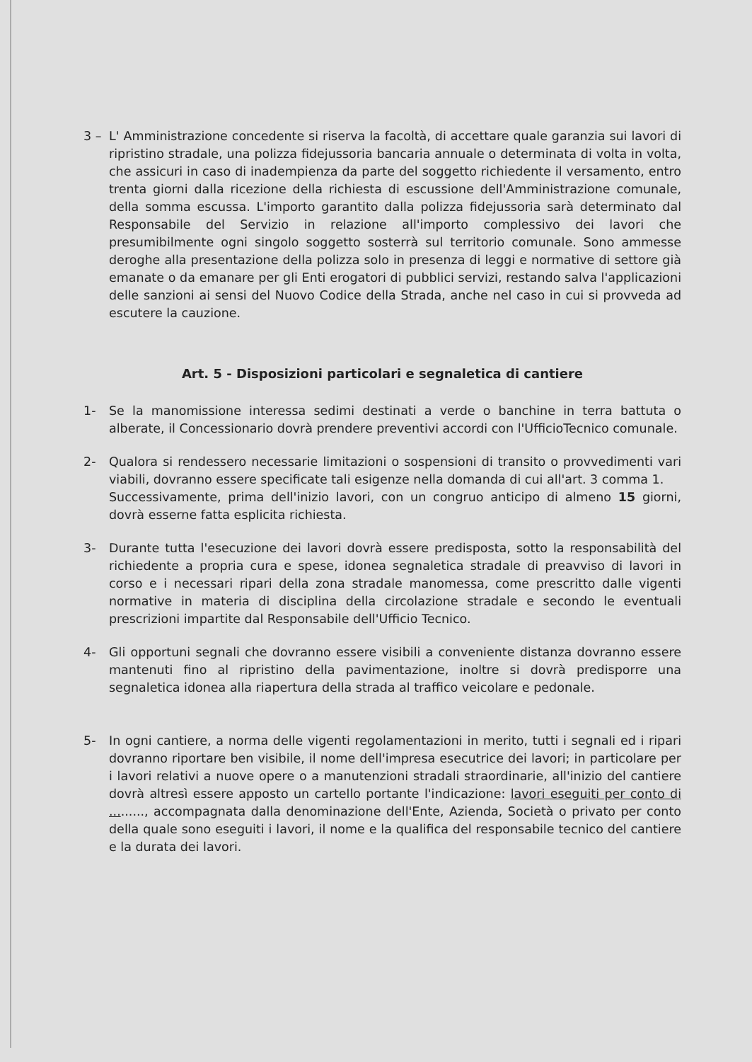3 – L' Amministrazione concedente si riserva la facoltà, di accettare quale garanzia sui lavori di ripristino stradale, una polizza fidejussoria bancaria annuale o determinata di volta in volta, che assicuri in caso di inadempienza da parte del soggetto richiedente il versamento, entro trenta giorni dalla ricezione della richiesta di escussione dell'Amministrazione comunale, della somma escussa. L'importo garantito dalla polizza fidejussoria sarà determinato dal Responsabile del Servizio in relazione all'importo complessivo dei lavori che presumibilmente ogni singolo soggetto sosterrà sul territorio comunale. Sono ammesse deroghe alla presentazione della polizza solo in presenza di leggi e normative di settore già emanate o da emanare per gli Enti erogatori di pubblici servizi, restando salva l'applicazioni delle sanzioni ai sensi del Nuovo Codice della Strada, anche nel caso in cui si provveda ad escutere la cauzione.
Art. 5 - Disposizioni particolari e segnaletica di cantiere
1- Se la manomissione interessa sedimi destinati a verde o banchine in terra battuta o alberate, il Concessionario dovrà prendere preventivi accordi con l'UfficioTecnico comunale.
2- Qualora si rendessero necessarie limitazioni o sospensioni di transito o provvedimenti vari viabili, dovranno essere specificate tali esigenze nella domanda di cui all'art. 3 comma 1.
Successivamente, prima dell'inizio lavori, con un congruo anticipo di almeno 15 giorni, dovrà esserne fatta esplicita richiesta.
3- Durante tutta l'esecuzione dei lavori dovrà essere predisposta, sotto la responsabilità del richiedente a propria cura e spese, idonea segnaletica stradale di preavviso di lavori in corso e i necessari ripari della zona stradale manomessa, come prescritto dalle vigenti normative in materia di disciplina della circolazione stradale e secondo le eventuali prescrizioni impartite dal Responsabile dell'Ufficio Tecnico.
4- Gli opportuni segnali che dovranno essere visibili a conveniente distanza dovranno essere mantenuti fino al ripristino della pavimentazione, inoltre si dovrà predisporre una segnaletica idonea alla riapertura della strada al traffico veicolare e pedonale.
5- In ogni cantiere, a norma delle vigenti regolamentazioni in merito, tutti i segnali ed i ripari dovranno riportare ben visibile, il nome dell'impresa esecutrice dei lavori; in particolare per i lavori relativi a nuove opere o a manutenzioni stradali straordinarie, all'inizio del cantiere dovrà altresì essere apposto un cartello portante l'indicazione: lavori eseguiti per conto di ........., accompagnata dalla denominazione dell'Ente, Azienda, Società o privato per conto della quale sono eseguiti i lavori, il nome e la qualifica del responsabile tecnico del cantiere e la durata dei lavori.